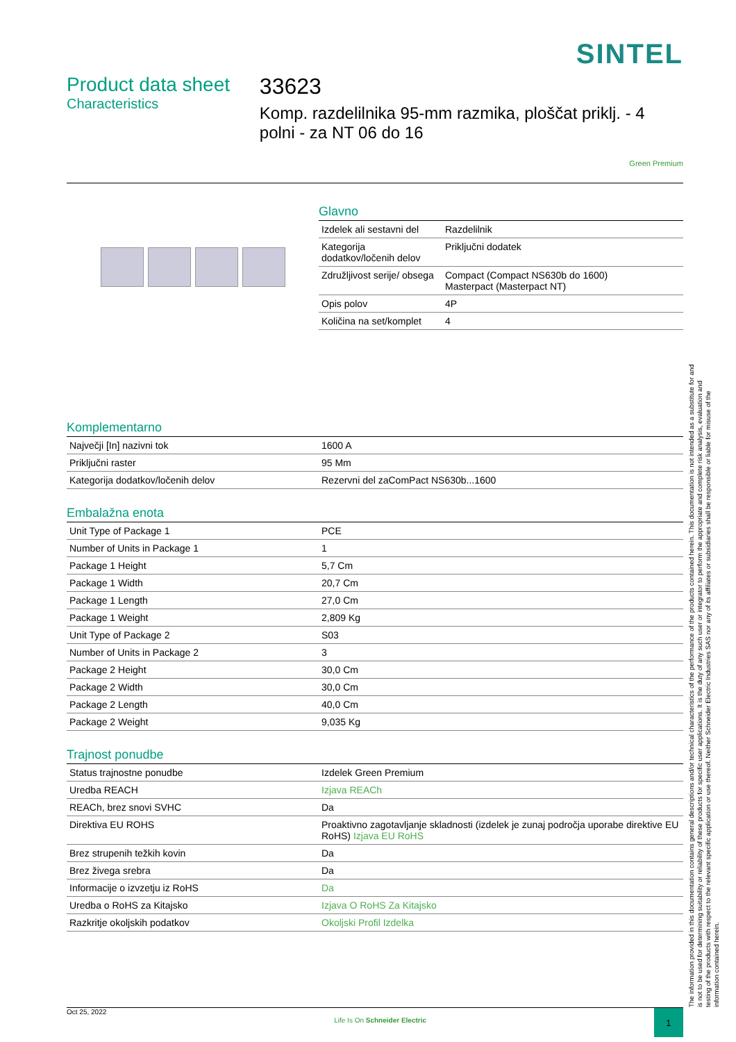SINTEL
Product data sheet
Characteristics
33623
Komp. razdelilnika 95-mm razmika, ploščat priklj. - 4 polni - za NT 06 do 16
Green Premium
Glavno
| Izdelek ali sestavni del | Razdelilnik |
| Kategorija dodatkov/ločenih delov | Priključni dodatek |
| Združljivost serije/ obsega | Compact (Compact NS630b do 1600) Masterpact (Masterpact NT) |
| Opis polov | 4P |
| Količina na set/komplet | 4 |
Komplementarno
| Največji [In] nazivni tok | 1600 A |
| Priključni raster | 95 Mm |
| Kategorija dodatkov/ločenih delov | Rezervni del zaComPact NS630b...1600 |
Embalažna enota
| Unit Type of Package 1 | PCE |
| Number of Units in Package 1 | 1 |
| Package 1 Height | 5,7 Cm |
| Package 1 Width | 20,7 Cm |
| Package 1 Length | 27,0 Cm |
| Package 1 Weight | 2,809 Kg |
| Unit Type of Package 2 | S03 |
| Number of Units in Package 2 | 3 |
| Package 2 Height | 30,0 Cm |
| Package 2 Width | 30,0 Cm |
| Package 2 Length | 40,0 Cm |
| Package 2 Weight | 9,035 Kg |
Trajnost ponudbe
| Status trajnostne ponudbe | Izdelek Green Premium |
| Uredba REACH | Izjava REACh |
| REACh, brez snovi SVHC | Da |
| Direktiva EU ROHS | Proaktivno zagotavljanje skladnosti (izdelek je zunaj področja uporabe direktive EU RoHS) Izjava EU RoHS |
| Brez strupenih težkih kovin | Da |
| Brez živega srebra | Da |
| Informacije o izvzetju iz RoHS | Da |
| Uredba o RoHS za Kitajsko | Izjava O RoHS Za Kitajsko |
| Razkritje okoljskih podatkov | Okoljski Profil Izdelka |
The information provided in this documentation contains general descriptions and/or technical characteristics of the performance of the products contained herein. This documentation is not intended as a substitute for and is not to be used for determining suitability or reliability of these products for specific user applications. It is the duty of any such user or integrator to perform the appropriate and complete risk analysis, evaluation and testing of the products with respect to the relevant specific application or use thereof. Neither Schneider Electric Industries SAS nor any of its affiliates or subsidiaries shall be responsible or liable for misuse of the information contained herein.
Oct 25, 2022 Life Is On Schneider Electric 1